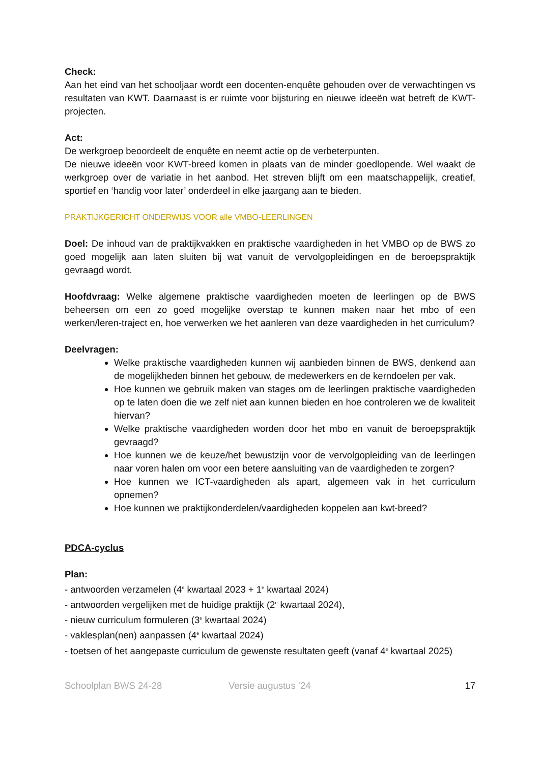Check:
Aan het eind van het schooljaar wordt een docenten-enquête gehouden over de verwachtingen vs resultaten van KWT. Daarnaast is er ruimte voor bijsturing en nieuwe ideeën wat betreft de KWT-projecten.
Act:
De werkgroep beoordeelt de enquête en neemt actie op de verbeterpunten.
De nieuwe ideeën voor KWT-breed komen in plaats van de minder goedlopende. Wel waakt de werkgroep over de variatie in het aanbod. Het streven blijft om een maatschappelijk, creatief, sportief en ‘handig voor later’ onderdeel in elke jaargang aan te bieden.
PRAKTIJKGERICHT ONDERWIJS VOOR alle VMBO-LEERLINGEN
Doel: De inhoud van de praktijkvakken en praktische vaardigheden in het VMBO op de BWS zo goed mogelijk aan laten sluiten bij wat vanuit de vervolgopleidingen en de beroepspraktijk gevraagd wordt.
Hoofdvraag: Welke algemene praktische vaardigheden moeten de leerlingen op de BWS beheersen om een zo goed mogelijke overstap te kunnen maken naar het mbo of een werken/leren-traject en, hoe verwerken we het aanleren van deze vaardigheden in het curriculum?
Deelvragen:
Welke praktische vaardigheden kunnen wij aanbieden binnen de BWS, denkend aan de mogelijkheden binnen het gebouw, de medewerkers en de kerndoelen per vak.
Hoe kunnen we gebruik maken van stages om de leerlingen praktische vaardigheden op te laten doen die we zelf niet aan kunnen bieden en hoe controleren we de kwaliteit hiervan?
Welke praktische vaardigheden worden door het mbo en vanuit de beroepspraktijk gevraagd?
Hoe kunnen we de keuze/het bewustzijn voor de vervolgopleiding van de leerlingen naar voren halen om voor een betere aansluiting van de vaardigheden te zorgen?
Hoe kunnen we ICT-vaardigheden als apart, algemeen vak in het curriculum opnemen?
Hoe kunnen we praktijkonderdelen/vaardigheden koppelen aan kwt-breed?
PDCA-cyclus
Plan:
- antwoorden verzamelen (4<sup>e</sup> kwartaal 2023 + 1<sup>e</sup> kwartaal 2024)
- antwoorden vergelijken met de huidige praktijk (2<sup>e</sup> kwartaal 2024),
- nieuw curriculum formuleren (3<sup>e</sup> kwartaal 2024)
- vaklesplan(nen) aanpassen (4<sup>e</sup> kwartaal 2024)
- toetsen of het aangepaste curriculum de gewenste resultaten geeft (vanaf 4<sup>e</sup> kwartaal 2025)
Schoolplan BWS 24-28 Versie augustus ’24 17